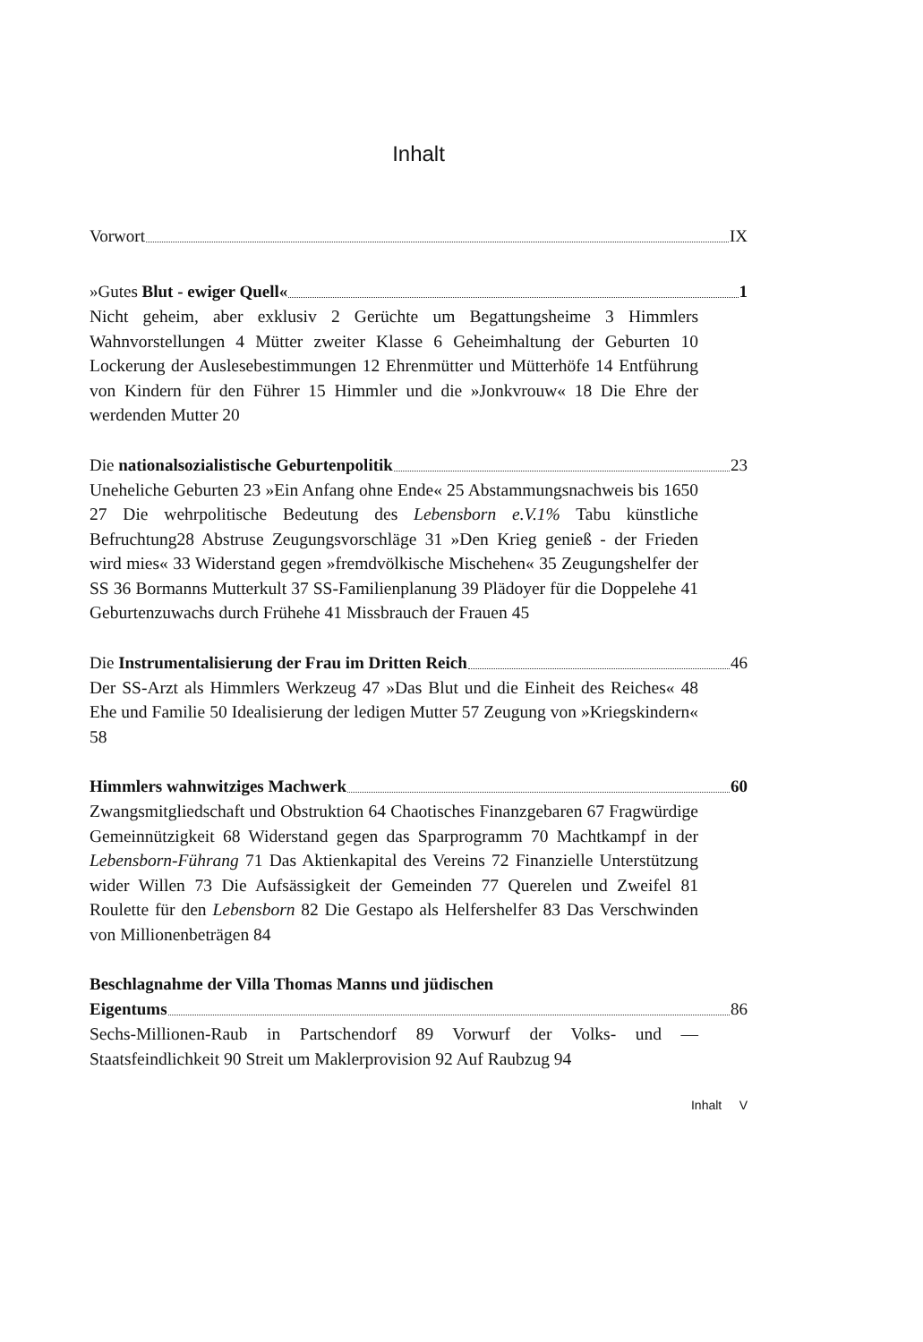Inhalt
Vorwort IX
»Gutes Blut - ewiger Quell« 1
Nicht geheim, aber exklusiv 2 Gerüchte um Begattungsheime 3 Himmlers Wahnvorstellungen 4 Mütter zweiter Klasse 6 Geheimhaltung der Geburten 10 Lockerung der Auslesebestimmungen 12 Ehrenmütter und Mütterhöfe 14 Entführung von Kindern für den Führer 15 Himmler und die »Jonkvrouw« 18 Die Ehre der werdenden Mutter 20
Die nationalsozialistische Geburtenpolitik 23
Uneheliche Geburten 23 »Ein Anfang ohne Ende« 25 Abstammungsnachweis bis 1650 27 Die wehrpolitische Bedeutung des Lebensborn e.V.1% Tabu künstliche Befruchtung28 Abstruse Zeugungsvorschläge 31 »Den Krieg genieß - der Frieden wird mies« 33 Widerstand gegen »fremdvölkische Mischehen« 35 Zeugungshelfer der SS 36 Bormanns Mutterkult 37 SS-Familienplanung 39 Plädoyer für die Doppelehe 41 Geburtenzuwachs durch Frühehe 41 Missbrauch der Frauen 45
Die Instrumentalisierung der Frau im Dritten Reich 46
Der SS-Arzt als Himmlers Werkzeug 47 »Das Blut und die Einheit des Reiches« 48 Ehe und Familie 50 Idealisierung der ledigen Mutter 57 Zeugung von »Kriegskindern« 58
Himmlers wahnwitziges Machwerk 60
Zwangsmitgliedschaft und Obstruktion 64 Chaotisches Finanzgebaren 67 Fragwürdige Gemeinnützigkeit 68 Widerstand gegen das Sparprogramm 70 Machtkampf in der Lebensborn-Führang 71 Das Aktienkapital des Vereins 72 Finanzielle Unterstützung wider Willen 73 Die Aufsässigkeit der Gemeinden 77 Querelen und Zweifel 81 Roulette für den Lebensborn 82 Die Gestapo als Helfershelfer 83 Das Verschwinden von Millionenbeträgen 84
Beschlagnahme der Villa Thomas Manns und jüdischen
Eigentums 86
Sechs-Millionen-Raub in Partschendorf 89 Vorwurf der Volks- und — Staatsfeindlichkeit 90 Streit um Maklerprovision 92 Auf Raubzug 94
Inhalt V